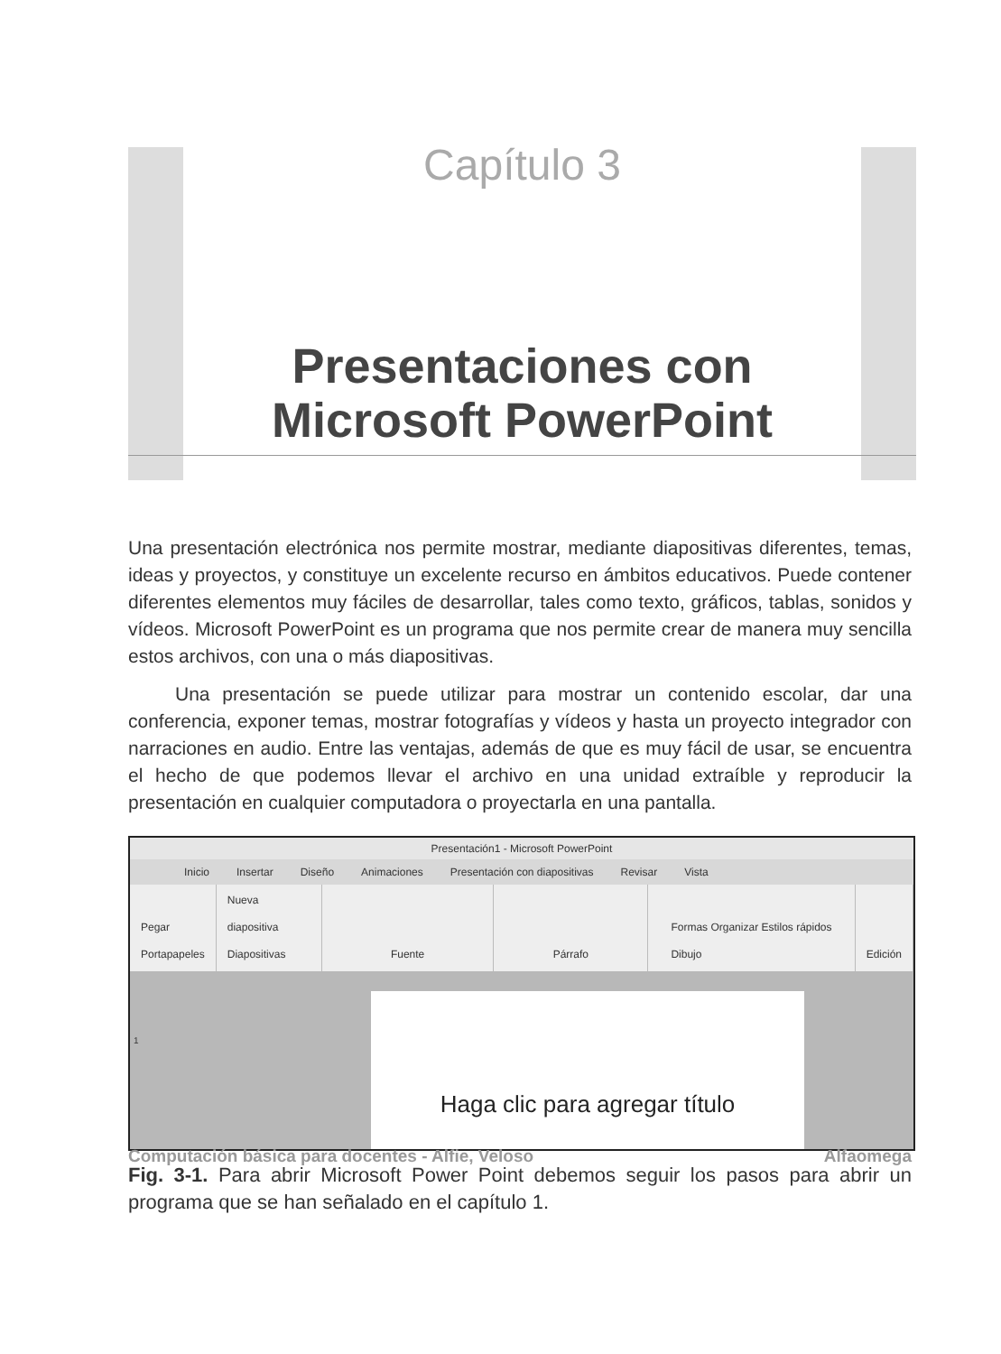Capítulo 3
Presentaciones con
Microsoft PowerPoint
Una presentación electrónica nos permite mostrar, mediante diapositivas diferentes, temas, ideas y proyectos, y constituye un excelente recurso en ámbitos educativos. Puede contener diferentes elementos muy fáciles de desarrollar, tales como texto, gráficos, tablas, sonidos y vídeos. Microsoft PowerPoint es un programa que nos permite crear de manera muy sencilla estos archivos, con una o más diapositivas.
Una presentación se puede utilizar para mostrar un contenido escolar, dar una conferencia, exponer temas, mostrar fotografías y vídeos y hasta un proyecto integrador con narraciones en audio. Entre las ventajas, además de que es muy fácil de usar, se encuentra el hecho de que podemos llevar el archivo en una unidad extraíble y reproducir la presentación en cualquier computadora o proyectarla en una pantalla.
Presentación1 - Microsoft PowerPoint
Inicio Insertar Diseño Animaciones Presentación con diapositivas Revisar Vista
Pegar
Portapapeles
Nueva diapositiva
Diapositivas
Fuente Párrafo Formas Organizar Estilos rápidos
Dibujo
Edición
1
Haga clic para agregar título
Fig. 3-1. Para abrir Microsoft Power Point debemos seguir los pasos para abrir un programa que se han señalado en el capítulo 1.
Computación básica para docentes - Alfie, Veloso Alfaomega